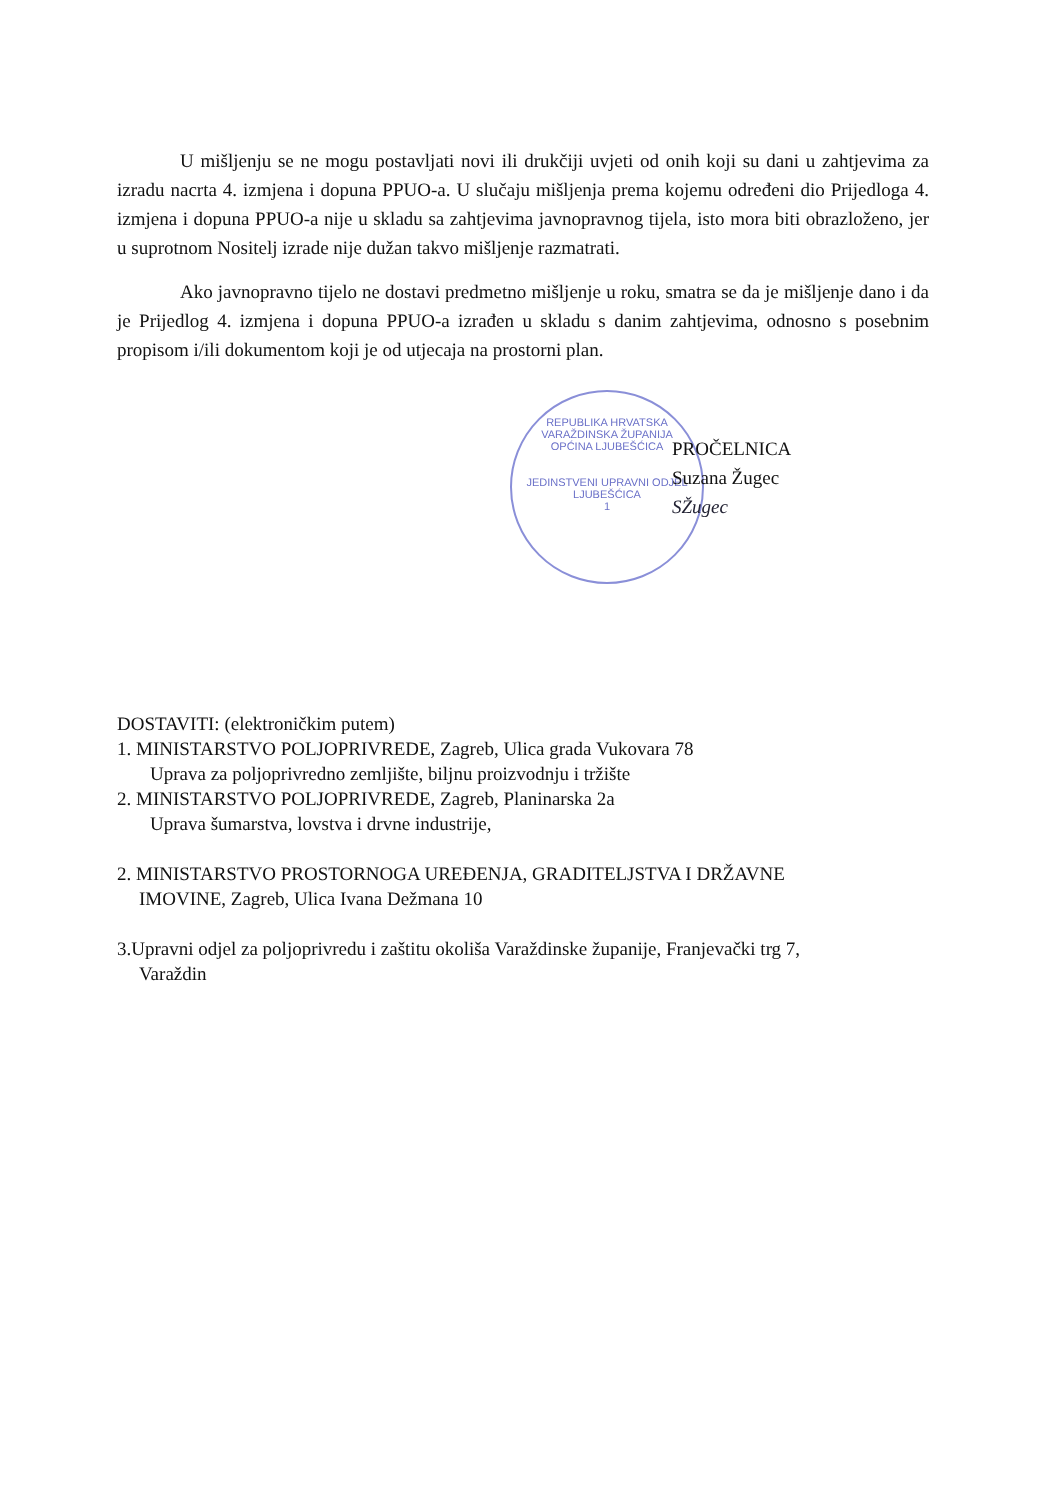REPUBLIKA HRVATSKA
VARAŽDINSKA ŽUPANIJA
OPĆINA LJUBEŠĆICA
JEDINSTVENI UPRAVNI ODJEL
LJUBEŠĆICA
1
U mišljenju se ne mogu postavljati novi ili drukčiji uvjeti od onih koji su dani u zahtjevima za izradu nacrta 4. izmjena i dopuna PPUO-a. U slučaju mišljenja prema kojemu određeni dio Prijedloga 4. izmjena i dopuna PPUO-a nije u skladu sa zahtjevima javnopravnog tijela, isto mora biti obrazloženo, jer u suprotnom Nositelj izrade nije dužan takvo mišljenje razmatrati.
Ako javnopravno tijelo ne dostavi predmetno mišljenje u roku, smatra se da je mišljenje dano i da je Prijedlog 4. izmjena i dopuna PPUO-a izrađen u skladu s danim zahtjevima, odnosno s posebnim propisom i/ili dokumentom koji je od utjecaja na prostorni plan.
PROČELNICA
Suzana Žugec
SŽugec
DOSTAVITI: (elektroničkim putem)
1. MINISTARSTVO POLJOPRIVREDE, Zagreb, Ulica grada Vukovara 78
Uprava za poljoprivredno zemljište, biljnu proizvodnju i tržište
2. MINISTARSTVO POLJOPRIVREDE, Zagreb, Planinarska 2a
Uprava šumarstva, lovstva i drvne industrije,
2. MINISTARSTVO PROSTORNOGA UREĐENJA, GRADITELJSTVA I DRŽAVNE
IMOVINE, Zagreb, Ulica Ivana Dežmana 10
3.Upravni odjel za poljoprivredu i zaštitu okoliša Varaždinske županije, Franjevački trg 7,
Varaždin